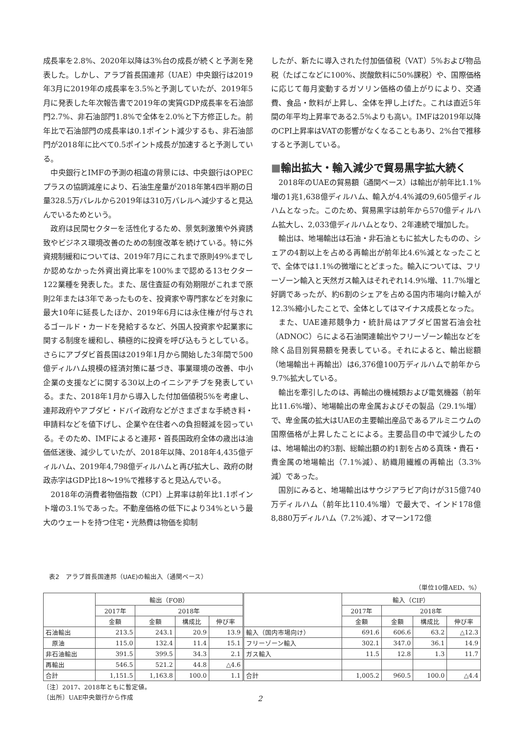成長率を2.8%、2020年以降は3%台の成長が続くと予測を発表した。しかし、アラブ首長国連邦（UAE）中央銀行は2019年3月に2019年の成長率を3.5%と予測していたが、2019年5月に発表した年次報告書で2019年の実質GDP成長率を石油部門2.7%、非石油部門1.8%で全体を2.0%と下方修正した。前年比で石油部門の成長率は0.1ポイント減少するも、非石油部門が2018年に比べて0.5ポイント成長が加速すると予測している。
中央銀行とIMFの予測の相違の背景には、中央銀行はOPECプラスの協調減産により、石油生産量が2018年第4四半期の日量328.5万バレルから2019年は310万バレルへ減少すると見込んでいるためという。
政府は民間セクターを活性化するため、景気刺激策や外資誘致やビジネス環境改善のための制度改革を続けている。特に外資規制緩和については、2019年7月にこれまで原則49%までしか認めなかった外資出資比率を100%まで認める13セクター122業種を発表した。また、居住査証の有効期限がこれまで原則2年または3年であったものを、投資家や専門家などを対象に最大10年に延長したほか、2019年6月には永住権が付与されるゴールド・カードを発給するなど、外国人投資家や起業家に関する制度を緩和し、積極的に投資を呼び込もうとしている。さらにアブダビ首長国は2019年1月から開始した3年間で500億ディルハム規模の経済対策に基づき、事業環境の改善、中小企業の支援などに関する30以上のイニシアチブを発表している。また、2018年1月から導入した付加価値税5%を考慮し、連邦政府やアブダビ・ドバイ政府などがさまざまな手続き料・申請料などを値下げし、企業や在住者への負担軽減を図っている。そのため、IMFによると連邦・首長国政府全体の歳出は油価低迷後、減少していたが、2018年以降、2018年4,435億ディルハム、2019年4,798億ディルハムと再び拡大し、政府の財政赤字はGDP比18〜19%で推移すると見込んでいる。
2018年の消費者物価指数（CPI）上昇率は前年比1.1ポイント増の3.1%であった。不動産価格の低下により34%という最大のウェートを持つ住宅・光熱費は物価を抑制
したが、新たに導入された付加価値税（VAT）5%および物品税（たばこなどに100%、炭酸飲料に50%課税）や、国際価格に応じて毎月変動するガソリン価格の値上がりにより、交通費、食品・飲料が上昇し、全体を押し上げた。これは直近5年間の年平均上昇率である2.5%よりも高い。IMFは2019年以降のCPI上昇率はVATの影響がなくなることもあり、2%台で推移すると予測している。
■輸出拡大・輸入減少で貿易黒字拡大続く
2018年のUAEの貿易額（通関ベース）は輸出が前年比1.1%増の1兆1,638億ディルハム、輸入が4.4%減の9,605億ディルハムとなった。このため、貿易黒字は前年から570億ディルハム拡大し、2,033億ディルハムとなり、2年連続で増加した。
輸出は、地場輸出は石油・非石油ともに拡大したものの、シェアの4割以上を占める再輸出が前年比4.6%減となったことで、全体では1.1%の微増にとどまった。輸入については、フリーゾーン輸入と天然ガス輸入はそれぞれ14.9%増、11.7%増と好調であったが、約6割のシェアを占める国内市場向け輸入が12.3%縮小したことで、全体としてはマイナス成長となった。
また、UAE連邦競争力・統計局はアブダビ国営石油会社（ADNOC）らによる石油関連輸出やフリーゾーン輸出などを除く品目別貿易額を発表している。それによると、輸出総額（地場輸出＋再輸出）は6,376億100万ディルハムで前年から9.7%拡大している。
輸出を牽引したのは、再輸出の機械類および電気機器（前年比11.6%増）、地場輸出の卑金属およびその製品（29.1%増）で、卑金属の拡大はUAEの主要輸出産品であるアルミニウムの国際価格が上昇したことによる。主要品目の中で減少したのは、地場輸出の約3割、総輸出額の約1割を占める真珠・貴石・貴金属の地場輸出（7.1%減）、紡織用繊維の再輸出（3.3%減）であった。
国別にみると、地場輸出はサウジアラビア向けが315億740万ディルハム（前年比110.4%増）で最大で、インド178億8,880万ディルハム（7.2%減）、オマーン172億
表2　アラブ首長国連邦（UAE)の輸出入（通関ベース）
（単位10億AED、%）
| | 輸出（FOB） | | | | | 輸入（CIF） | | | |
| --- | --- | --- | --- | --- | --- | --- | --- | --- | --- |
| | 2017年 | 2018年 | | | | 2017年 | 2018年 | | |
| | 金額 | 金額 | 構成比 | 伸び率 | | 金額 | 金額 | 構成比 | 伸び率 |
| 石油輸出 | 213.5 | 243.1 | 20.9 | 13.9 | 輸入（国内市場向け） | 691.6 | 606.6 | 63.2 | △12.3 |
| 原油 | 115.0 | 132.4 | 11.4 | 15.1 | フリーゾーン輸入 | 302.1 | 347.0 | 36.1 | 14.9 |
| 非石油輸出 | 391.5 | 399.5 | 34.3 | 2.1 | ガス輸入 | 11.5 | 12.8 | 1.3 | 11.7 |
| 再輸出 | 546.5 | 521.2 | 44.8 | △4.6 | | | | | |
| 合計 | 1,151.5 | 1,163.8 | 100.0 | 1.1 | 合計 | 1,005.2 | 960.5 | 100.0 | △4.4 |
〔注〕2017、2018年ともに暫定値。
〔出所〕UAE中央銀行から作成
2